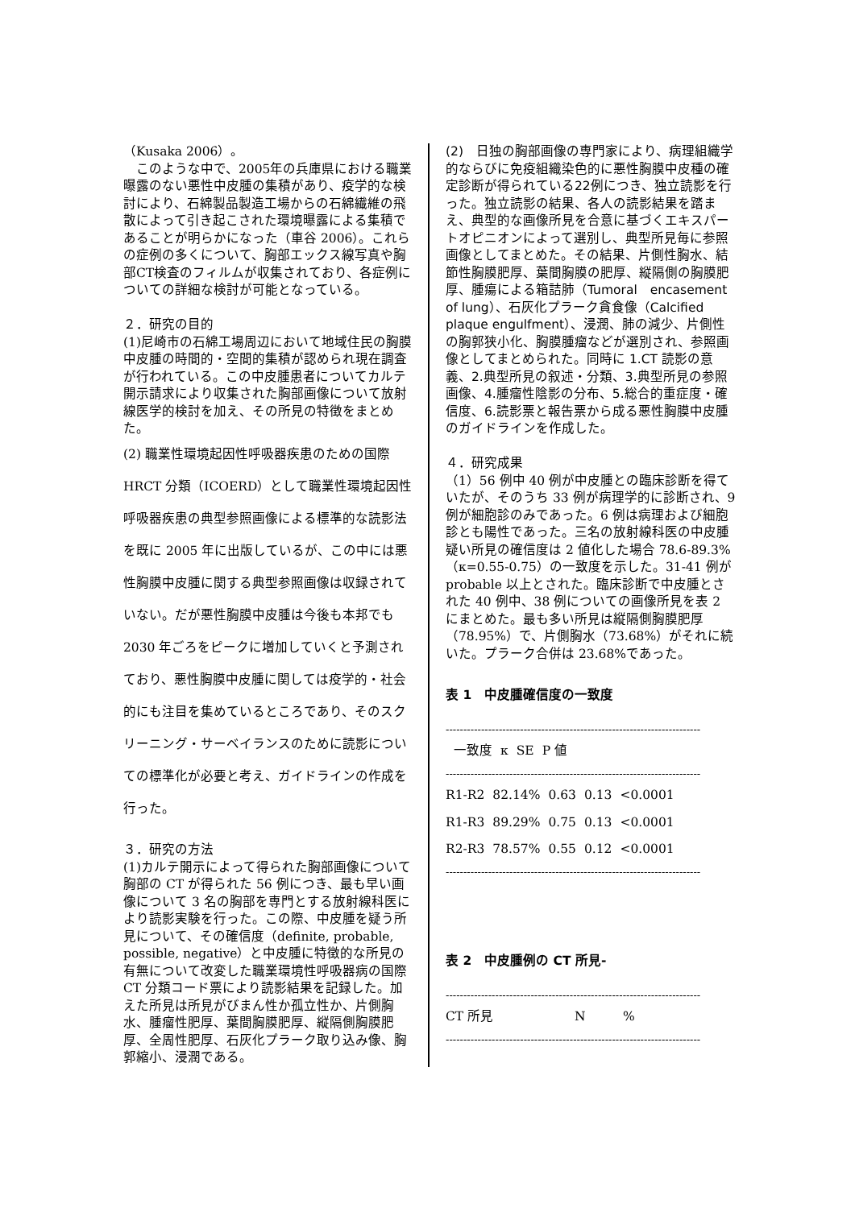（Kusaka 2006）。
　このような中で、2005年の兵庫県における職業曝露のない悪性中皮腫の集積があり、疫学的な検討により、石綿製品製造工場からの石綿繊維の飛散によって引き起こされた環境曝露による集積であることが明らかになった（車谷 2006）。これらの症例の多くについて、胸部エックス線写真や胸部CT検査のフィルムが収集されており、各症例についての詳細な検討が可能となっている。
２．研究の目的
(1)尼崎市の石綿工場周辺において地域住民の胸膜中皮腫の時間的・空間的集積が認められ現在調査が行われている。この中皮腫患者についてカルテ開示請求により収集された胸部画像について放射線医学的検討を加え、その所見の特徴をまとめた。
(2) 職業性環境起因性呼吸器疾患のための国際 HRCT 分類（ICOERD）として職業性環境起因性呼吸器疾患の典型参照画像による標準的な読影法を既に 2005 年に出版しているが、この中には悪性胸膜中皮腫に関する典型参照画像は収録されていない。だが悪性胸膜中皮腫は今後も本邦でも 2030 年ごろをピークに増加していくと予測されており、悪性胸膜中皮腫に関しては疫学的・社会的にも注目を集めているところであり、そのスクリーニング・サーベイランスのために読影についての標準化が必要と考え、ガイドラインの作成を行った。
３．研究の方法
(1)カルテ開示によって得られた胸部画像について胸部の CT が得られた 56 例につき、最も早い画像について 3 名の胸部を専門とする放射線科医により読影実験を行った。この際、中皮腫を疑う所見について、その確信度（definite, probable, possible, negative）と中皮腫に特徴的な所見の有無について改変した職業環境性呼吸器病の国際 CT 分類コード票により読影結果を記録した。加えた所見は所見がびまん性か孤立性か、片側胸水、腫瘤性肥厚、葉間胸膜肥厚、縦隔側胸膜肥厚、全周性肥厚、石灰化プラーク取り込み像、胸郭縮小、浸潤である。
(2)　日独の胸部画像の専門家により、病理組織学的ならびに免疫組織染色的に悪性胸膜中皮種の確定診断が得られている22例につき、独立読影を行った。独立読影の結果、各人の読影結果を踏まえ、典型的な画像所見を合意に基づくエキスパートオピニオンによって選別し、典型所見毎に参照画像としてまとめた。その結果、片側性胸水、結節性胸膜肥厚、葉間胸膜の肥厚、縦隔側の胸膜肥厚、腫瘍による箱詰肺（Tumoral　encasement of lung）、石灰化プラーク貪食像（Calcified plaque engulfment）、浸潤、肺の減少、片側性の胸郭狭小化、胸膜腫瘤などが選別され、参照画像としてまとめられた。同時に 1.CT 読影の意義、2.典型所見の叙述・分類、3.典型所見の参照画像、4.腫瘤性陰影の分布、5.総合的重症度・確信度、6.読影票と報告票から成る悪性胸膜中皮腫のガイドラインを作成した。
４．研究成果
（1）56 例中 40 例が中皮腫との臨床診断を得ていたが、そのうち 33 例が病理学的に診断され、9 例が細胞診のみであった。6 例は病理および細胞診とも陽性であった。三名の放射線科医の中皮腫疑い所見の確信度は 2 値化した場合 78.6-89.3%（κ=0.55-0.75）の一致度を示した。31-41 例が probable 以上とされた。臨床診断で中皮腫とされた 40 例中、38 例についての画像所見を表 2 にまとめた。最も多い所見は縦隔側胸膜肥厚（78.95%）で、片側胸水（73.68%）がそれに続いた。プラーク合併は 23.68%であった。
表 1　中皮腫確信度の一致度
------------------------------------------------------------------------
| | 一致度 | κ | SE | P 値 |
| --- | --- | --- | --- | --- |
------------------------------------------------------------------------
| R1-R2 | 82.14% | 0.63 | 0.13 | <0.0001 |
| R1-R3 | 89.29% | 0.75 | 0.13 | <0.0001 |
| R2-R3 | 78.57% | 0.55 | 0.12 | <0.0001 |
------------------------------------------------------------------------
表 2　中皮腫例の CT 所見-
------------------------------------------------------------------------
| CT 所見 | N | % |
| --- | --- | --- |
------------------------------------------------------------------------